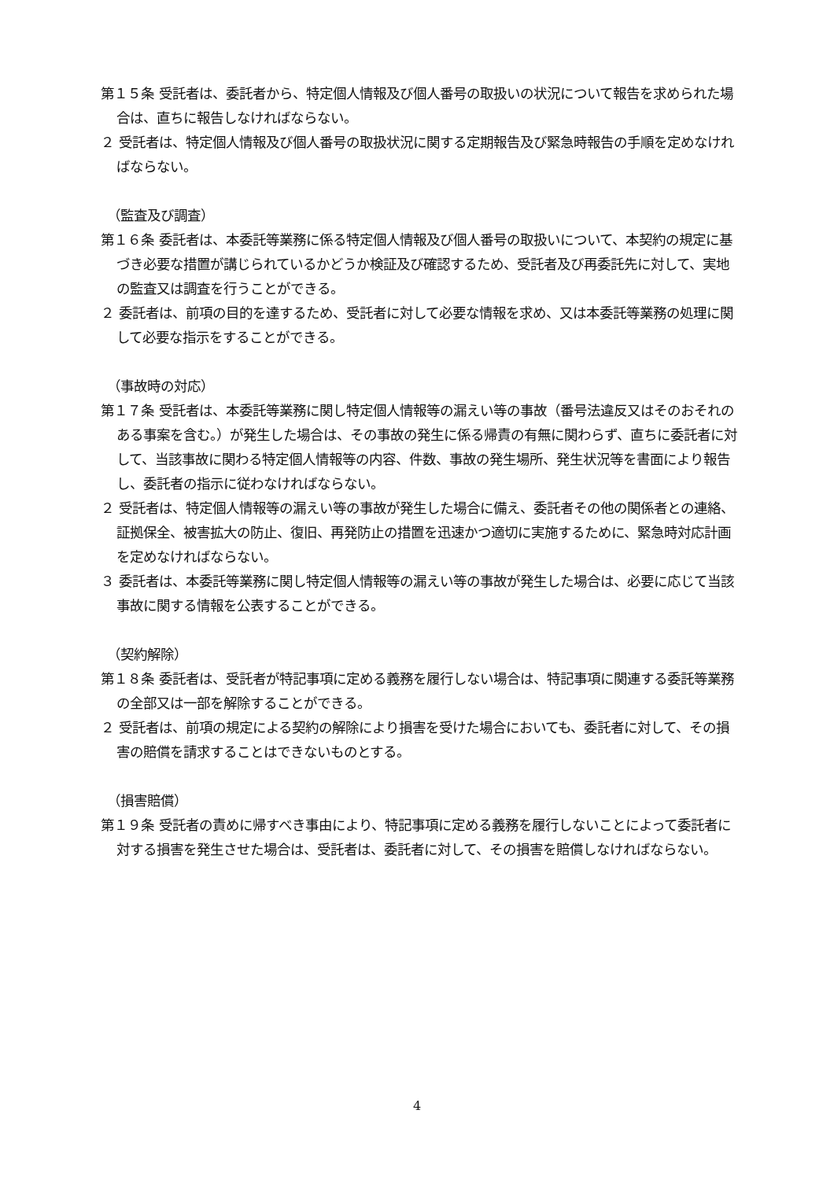第１５条 受託者は、委託者から、特定個人情報及び個人番号の取扱いの状況について報告を求められた場合は、直ちに報告しなければならない。
２ 受託者は、特定個人情報及び個人番号の取扱状況に関する定期報告及び緊急時報告の手順を定めなければならない。
（監査及び調査）
第１６条 委託者は、本委託等業務に係る特定個人情報及び個人番号の取扱いについて、本契約の規定に基づき必要な措置が講じられているかどうか検証及び確認するため、受託者及び再委託先に対して、実地の監査又は調査を行うことができる。
２ 委託者は、前項の目的を達するため、受託者に対して必要な情報を求め、又は本委託等業務の処理に関して必要な指示をすることができる。
（事故時の対応）
第１７条 受託者は、本委託等業務に関し特定個人情報等の漏えい等の事故（番号法違反又はそのおそれのある事案を含む。）が発生した場合は、その事故の発生に係る帰責の有無に関わらず、直ちに委託者に対して、当該事故に関わる特定個人情報等の内容、件数、事故の発生場所、発生状況等を書面により報告し、委託者の指示に従わなければならない。
２ 受託者は、特定個人情報等の漏えい等の事故が発生した場合に備え、委託者その他の関係者との連絡、証拠保全、被害拡大の防止、復旧、再発防止の措置を迅速かつ適切に実施するために、緊急時対応計画を定めなければならない。
３ 委託者は、本委託等業務に関し特定個人情報等の漏えい等の事故が発生した場合は、必要に応じて当該事故に関する情報を公表することができる。
（契約解除）
第１８条 委託者は、受託者が特記事項に定める義務を履行しない場合は、特記事項に関連する委託等業務の全部又は一部を解除することができる。
２ 受託者は、前項の規定による契約の解除により損害を受けた場合においても、委託者に対して、その損害の賠償を請求することはできないものとする。
（損害賠償）
第１９条 受託者の責めに帰すべき事由により、特記事項に定める義務を履行しないことによって委託者に対する損害を発生させた場合は、受託者は、委託者に対して、その損害を賠償しなければならない。
4